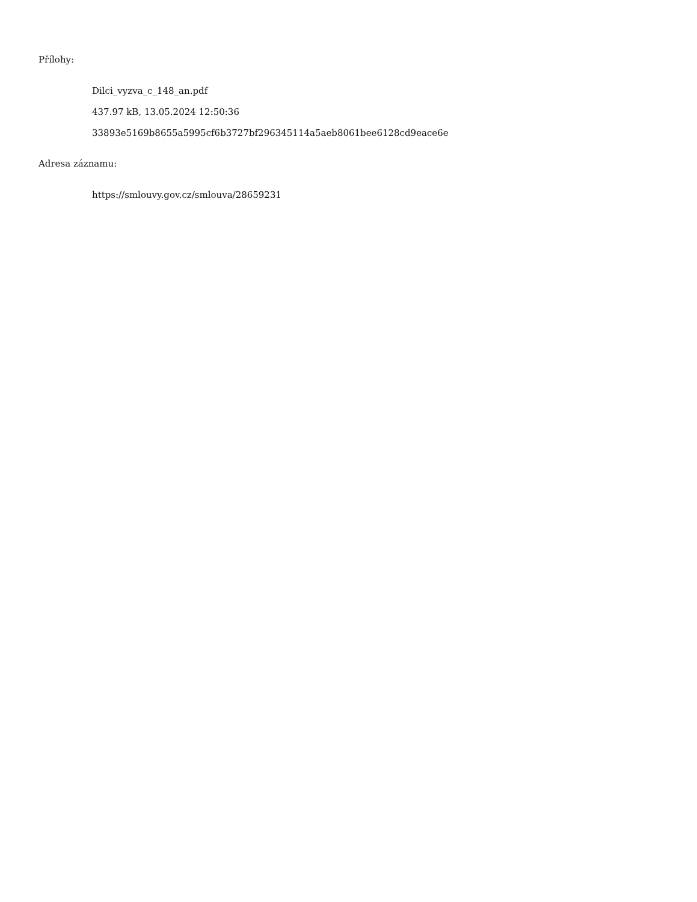Přílohy:
Dilci_vyzva_c_148_an.pdf
437.97 kB, 13.05.2024 12:50:36
33893e5169b8655a5995cf6b3727bf296345114a5aeb8061bee6128cd9eace6e
Adresa záznamu:
https://smlouvy.gov.cz/smlouva/28659231